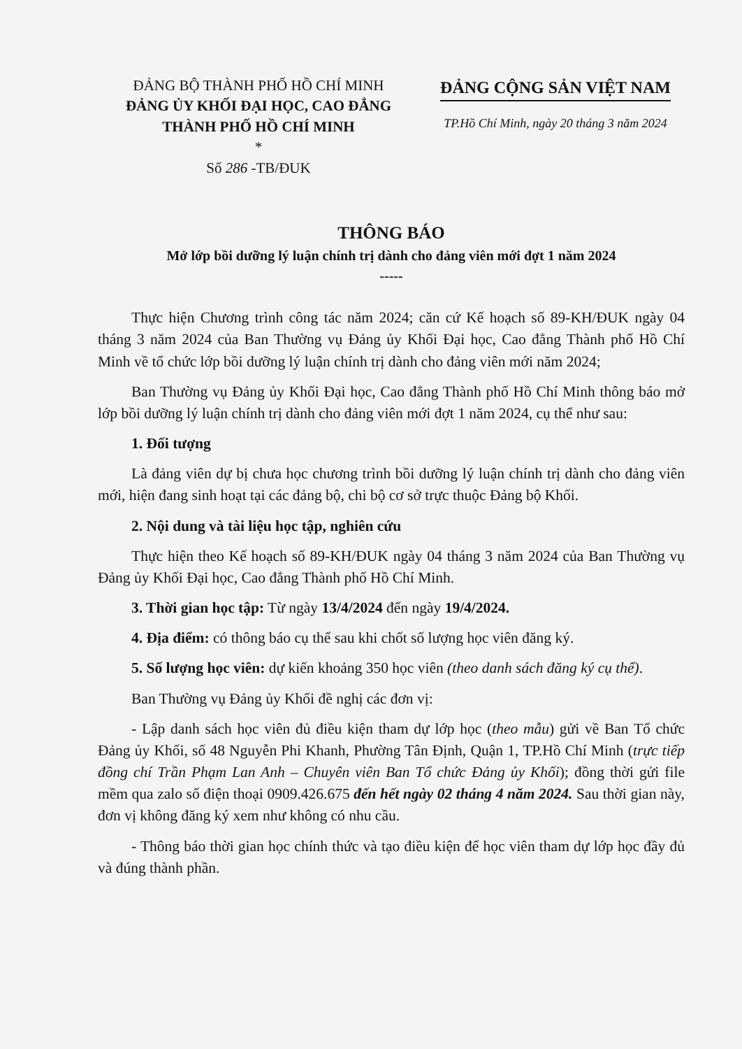ĐẢNG BỘ THÀNH PHỐ HỒ CHÍ MINH
ĐẢNG ỦY KHỐI ĐẠI HỌC, CAO ĐẲNG
THÀNH PHỐ HỒ CHÍ MINH
*
Số 286 -TB/ĐUK
ĐẢNG CỘNG SẢN VIỆT NAM
TP.Hồ Chí Minh, ngày 20 tháng 3 năm 2024
THÔNG BÁO
Mở lớp bồi dưỡng lý luận chính trị dành cho đảng viên mới đợt 1 năm 2024
-----
Thực hiện Chương trình công tác năm 2024; căn cứ Kế hoạch số 89-KH/ĐUK ngày 04 tháng 3 năm 2024 của Ban Thường vụ Đảng ủy Khối Đại học, Cao đẳng Thành phố Hồ Chí Minh về tổ chức lớp bồi dưỡng lý luận chính trị dành cho đảng viên mới năm 2024;
Ban Thường vụ Đảng ủy Khối Đại học, Cao đẳng Thành phố Hồ Chí Minh thông báo mở lớp bồi dưỡng lý luận chính trị dành cho đảng viên mới đợt 1 năm 2024, cụ thể như sau:
1. Đối tượng
Là đảng viên dự bị chưa học chương trình bồi dưỡng lý luận chính trị dành cho đảng viên mới, hiện đang sinh hoạt tại các đảng bộ, chi bộ cơ sở trực thuộc Đảng bộ Khối.
2. Nội dung và tài liệu học tập, nghiên cứu
Thực hiện theo Kế hoạch số 89-KH/ĐUK ngày 04 tháng 3 năm 2024 của Ban Thường vụ Đảng ủy Khối Đại học, Cao đẳng Thành phố Hồ Chí Minh.
3. Thời gian học tập: Từ ngày 13/4/2024 đến ngày 19/4/2024.
4. Địa điểm: có thông báo cụ thể sau khi chốt số lượng học viên đăng ký.
5. Số lượng học viên: dự kiến khoảng 350 học viên (theo danh sách đăng ký cụ thể).
Ban Thường vụ Đảng ủy Khối đề nghị các đơn vị:
- Lập danh sách học viên đủ điều kiện tham dự lớp học (theo mẫu) gửi về Ban Tổ chức Đảng ủy Khối, số 48 Nguyễn Phi Khanh, Phường Tân Định, Quận 1, TP.Hồ Chí Minh (trực tiếp đồng chí Trần Phạm Lan Anh – Chuyên viên Ban Tổ chức Đảng ủy Khối); đồng thời gửi file mềm qua zalo số điện thoại 0909.426.675 đến hết ngày 02 tháng 4 năm 2024. Sau thời gian này, đơn vị không đăng ký xem như không có nhu cầu.
- Thông báo thời gian học chính thức và tạo điều kiện để học viên tham dự lớp học đầy đủ và đúng thành phần.